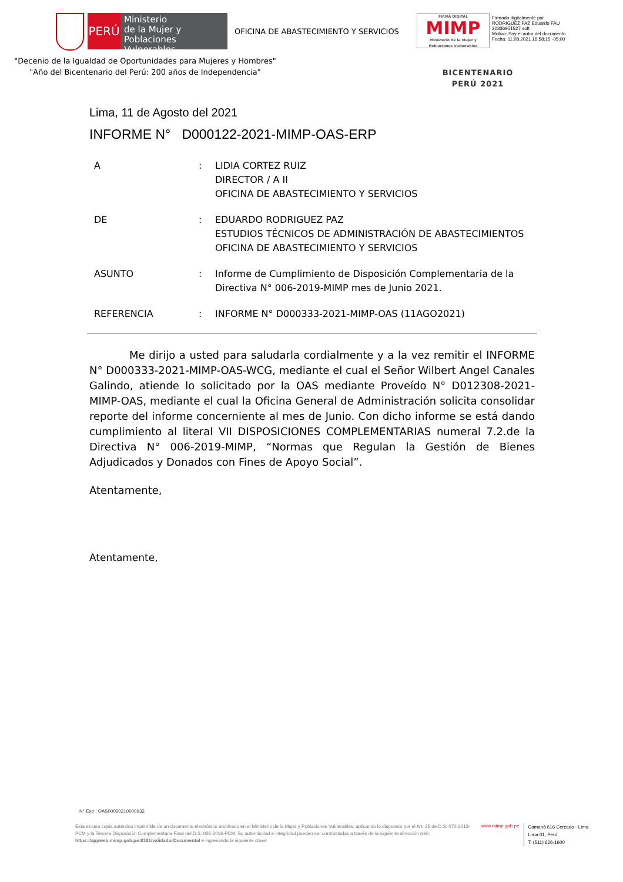PERÚ
Ministerio
de la Mujer y
Poblaciones Vulnerables
OFICINA DE ABASTECIMIENTO Y SERVICIOS
FIRMA DIGITAL
MIMP
Ministerio de la Mujer y Poblaciones Vulnerables
Firmado digitalmente por
RODRIGUEZ PAZ Eduardo FAU
20336951527 soft
Motivo: Soy el autor del documento
Fecha: 11.08.2021 16:58:15 -05:00
"Decenio de la Igualdad de Oportunidades para Mujeres y Hombres"
"Año del Bicentenario del Perú: 200 años de Independencia"
BICENTENARIO
PERÚ 2021
Lima, 11 de Agosto del 2021
INFORME N° D000122-2021-MIMP-OAS-ERP
| A | : | LIDIA CORTEZ RUIZ DIRECTOR / A II OFICINA DE ABASTECIMIENTO Y SERVICIOS |
| DE | : | EDUARDO RODRIGUEZ PAZ ESTUDIOS TÉCNICOS DE ADMINISTRACIÓN DE ABASTECIMIENTOS OFICINA DE ABASTECIMIENTO Y SERVICIOS |
| ASUNTO | : | Informe de Cumplimiento de Disposición Complementaria de la Directiva N° 006-2019-MIMP mes de Junio 2021. |
| REFERENCIA | : | INFORME N° D000333-2021-MIMP-OAS (11AGO2021) |
Me dirijo a usted para saludarla cordialmente y a la vez remitir el INFORME N° D000333-2021-MIMP-OAS-WCG, mediante el cual el Señor Wilbert Angel Canales Galindo, atiende lo solicitado por la OAS mediante Proveído N° D012308-2021-MIMP-OAS, mediante el cual la Oficina General de Administración solicita consolidar reporte del informe concerniente al mes de Junio. Con dicho informe se está dando cumplimiento al literal VII DISPOSICIONES COMPLEMENTARIAS numeral 7.2.de la Directiva N° 006-2019-MIMP, “Normas que Regulan la Gestión de Bienes Adjudicados y Donados con Fines de Apoyo Social”.
Atentamente,
Atentamente,
N° Exp : OAS00020210000932
Esta es una copia auténtica imprimible de un documento electrónico archivado en el Ministerio de la Mujer y Poblaciones Vulnerables, aplicando lo dispuesto por el Art. 25 de D.S. 070-2013-PCM y la Tercera Disposición Complementaria Final del D.S. 026-2016-PCM. Su autenticidad e integridad pueden ser contrastadas a través de la siguiente dirección web: https://appweb.mimp.gob.pe:8181/validadorDocumental e ingresando la siguiente clave:
www.mimp.gob.pe
Camaná 616 Cercado - Lima
Lima 01, Perú
T: (511) 626-1600